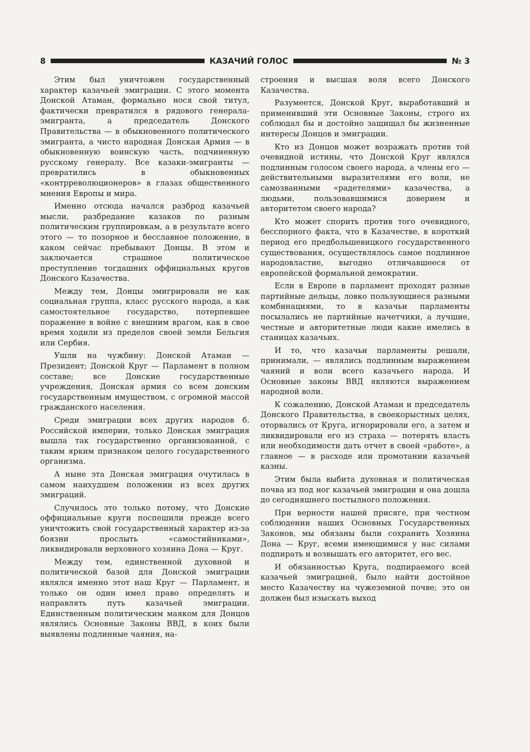8 КАЗАЧИЙ ГОЛОС № 3
Этим был уничтожен государственный характер казачьей эмиграции. С этого момента Донской Атаман, формально нося свой титул, фактически превратился в рядового генерала-эмигранта, а председатель Донского Правительства — в обыкновенного политического эмигранта, а чисто народная Донская Армия — в обыкновенную воинскую часть, подчиненную русскому генералу. Все казаки-эмигранты — превратились в обыкновенных «контрреволюционеров» в глазах общественного мнения Европы и мира.
Именно отсюда начался разброд казачьей мысли, разбредание казаков по разным политическим группировкам, а в результате всего этого — то позорное и бесславное положение, в каком сейчас пребывают Донцы. В этом и заключается страшное политическое преступление тогдашних оффициальных кругов Донского Казачества.
Между тем, Донцы эмигрировали не как социальная группа, класс русского народа, а как самостоятельное государство, потерпевшее поражение в войне с внешним врагом, как в свое время ходили из пределов своей земли Бельгия или Сербия.
Ушли на чужбину: Донской Атаман — Президент; Донской Круг — Парламент в полном составе; все Донские государственные учреждения, Донская армия со всем донским государственным имуществом, с огромной массой гражданского населения.
Среди эмиграции всех других народов б. Российской империи, только Донская эмиграция вышла так государственно организованной, с таким ярким признаком целого государственного организма.
А ныне эта Донская эмиграция очутилась в самом наихудшем положении из всех других эмиграций.
Случилось это только потому, что Донские оффициальные круги поспешили прежде всего уничтожить свой государственный характер из-за боязни прослыть «самостийниками», ликвидировали верховного хозяина Дона — Круг.
Между тем, единственной духовной и политической базой для Донской эмиграции являлся именно этот наш Круг — Парламент, и только он один имел право определять и направлять путь казачьей эмиграции. Единственным политическим маяком для Донцов являлись Основные Законы ВВД, в коих были выявлены подлинные чаяния, на-
строения и высшая воля всего Донского Казачества.
Разумеется, Донской Круг, выработавший и применивший эти Основные Законы, строго их соблюдал бы и достойно защищал бы жизненные интересы Донцов и эмиграции.
Кто из Донцов может возражать против той очевидной истины, что Донской Круг являлся подлинным голосом своего народа, а члены его — действительными выразителями его воли, не самозванными «радетелями» казачества, а людьми, пользовавшимися доверием и авторитетом своего народа?
Кто может спорить против того очевидного, бесспорного факта, что в Казачестве, в короткий период его предбольшевицкого государственного существования, осуществлялось самое подлинное народовластие, выгодно отличавшееся от европейской формальной демократии.
Если в Европе в парламент проходят разные партийные дельцы, ловко пользующиеся разными комбинациями, то в казачьи парламенты посылались не партийные начетчики, а лучшие, честные и авторитетные люди какие имелись в станицах казачьих.
И то, что казачьи парламенты решали, принимали, — являлись подлинным выражением чаяний и воли всего казачьего народа. И Основные законы ВВД являются выражением народной воли.
К сожалению, Донской Атаман и председатель Донского Правительства, в своекорыстных целях, оторвались от Круга, игнорировали его, а затем и ликвидировали его из страха — потерять власть или необходимости дать отчет в своей «работе», а главное — в расходе или промотании казачьей казны.
Этим была выбита духовная и политическая почва из под ног казачьей эмиграции и она дошла до сегодняшнего постылного положения.
При верности нашей присяге, при честном соблюдении наших Основных Государственных Законов, мы обязаны были сохранить Хозяина Дона — Круг, всеми имеющимися у нас силами подпирать и возвышать его авторитет, его вес.
И обязанностью Круга, подпираемого всей казачьей эмиграцией, было найти достойное место Казачеству на чужеземной почве; это он должен был изыскать выход